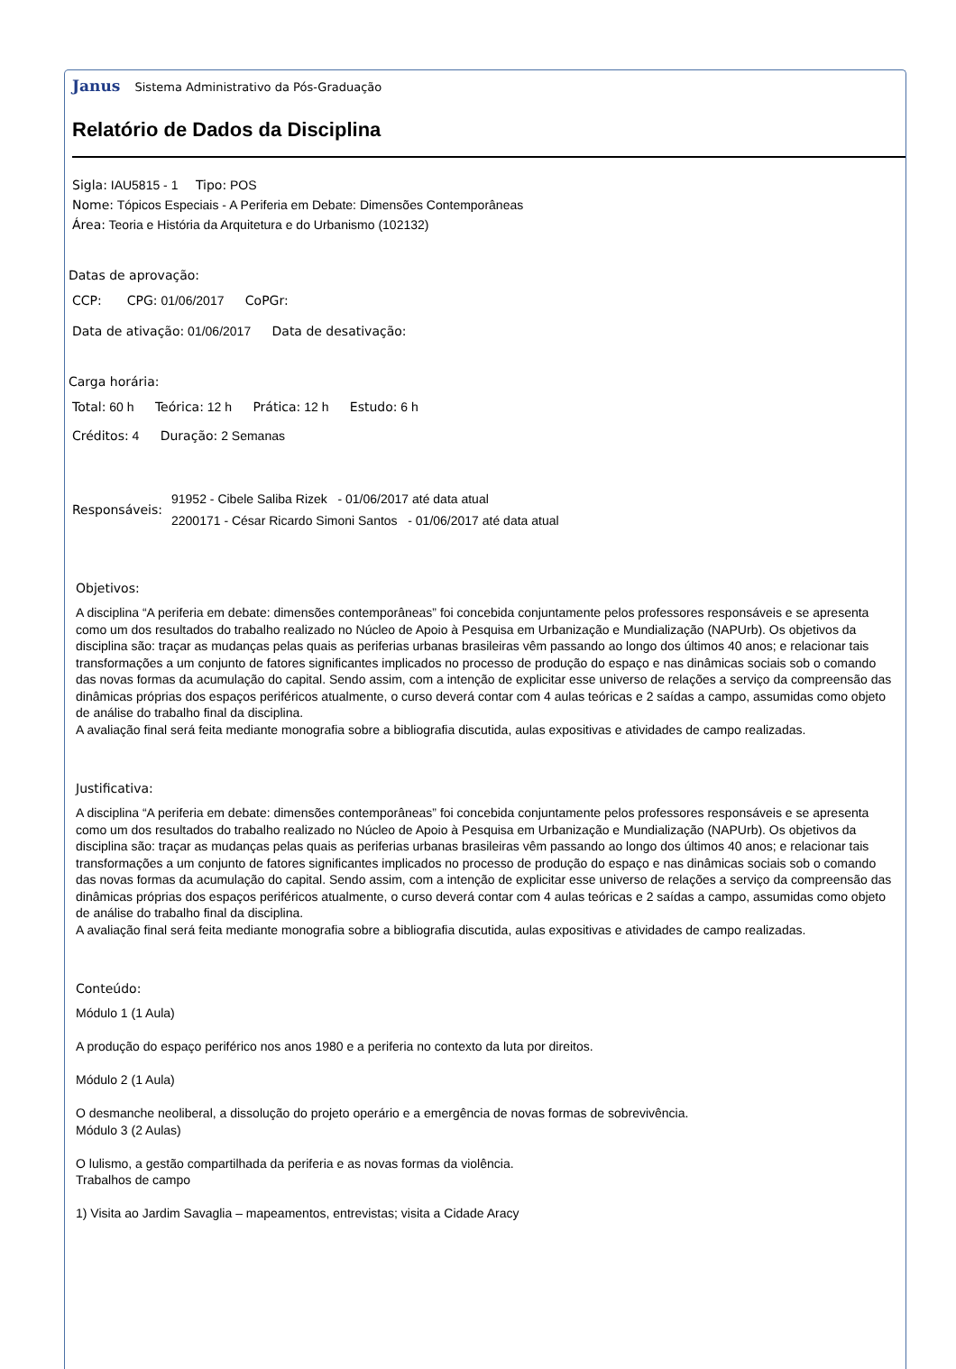Janus Sistema Administrativo da Pós-Graduação
Relatório de Dados da Disciplina
Sigla: IAU5815 - 1 Tipo: POS
Nome: Tópicos Especiais - A Periferia em Debate: Dimensões Contemporâneas
Área: Teoria e História da Arquitetura e do Urbanismo (102132)
Datas de aprovação:
CCP: CPG: 01/06/2017 CoPGr:
Data de ativação: 01/06/2017 Data de desativação:
Carga horária:
Total: 60 h Teórica: 12 h Prática: 12 h Estudo: 6 h
Créditos: 4 Duração: 2 Semanas
Responsáveis:
91952 - Cibele Saliba Rizek - 01/06/2017 até data atual
2200171 - César Ricardo Simoni Santos - 01/06/2017 até data atual
Objetivos:
A disciplina “A periferia em debate: dimensões contemporâneas” foi concebida conjuntamente pelos professores responsáveis e se apresenta como um dos resultados do trabalho realizado no Núcleo de Apoio à Pesquisa em Urbanização e Mundialização (NAPUrb). Os objetivos da disciplina são: traçar as mudanças pelas quais as periferias urbanas brasileiras vêm passando ao longo dos últimos 40 anos; e relacionar tais transformações a um conjunto de fatores significantes implicados no processo de produção do espaço e nas dinâmicas sociais sob o comando das novas formas da acumulação do capital. Sendo assim, com a intenção de explicitar esse universo de relações a serviço da compreensão das dinâmicas próprias dos espaços periféricos atualmente, o curso deverá contar com 4 aulas teóricas e 2 saídas a campo, assumidas como objeto de análise do trabalho final da disciplina.
A avaliação final será feita mediante monografia sobre a bibliografia discutida, aulas expositivas e atividades de campo realizadas.
Justificativa:
A disciplina “A periferia em debate: dimensões contemporâneas” foi concebida conjuntamente pelos professores responsáveis e se apresenta como um dos resultados do trabalho realizado no Núcleo de Apoio à Pesquisa em Urbanização e Mundialização (NAPUrb). Os objetivos da disciplina são: traçar as mudanças pelas quais as periferias urbanas brasileiras vêm passando ao longo dos últimos 40 anos; e relacionar tais transformações a um conjunto de fatores significantes implicados no processo de produção do espaço e nas dinâmicas sociais sob o comando das novas formas da acumulação do capital. Sendo assim, com a intenção de explicitar esse universo de relações a serviço da compreensão das dinâmicas próprias dos espaços periféricos atualmente, o curso deverá contar com 4 aulas teóricas e 2 saídas a campo, assumidas como objeto de análise do trabalho final da disciplina.
A avaliação final será feita mediante monografia sobre a bibliografia discutida, aulas expositivas e atividades de campo realizadas.
Conteúdo:
Módulo 1 (1 Aula)
A produção do espaço periférico nos anos 1980 e a periferia no contexto da luta por direitos.
Módulo 2 (1 Aula)
O desmanche neoliberal, a dissolução do projeto operário e a emergência de novas formas de sobrevivência.
Módulo 3 (2 Aulas)
O lulismo, a gestão compartilhada da periferia e as novas formas da violência.
Trabalhos de campo
1) Visita ao Jardim Savaglia – mapeamentos, entrevistas; visita a Cidade Aracy